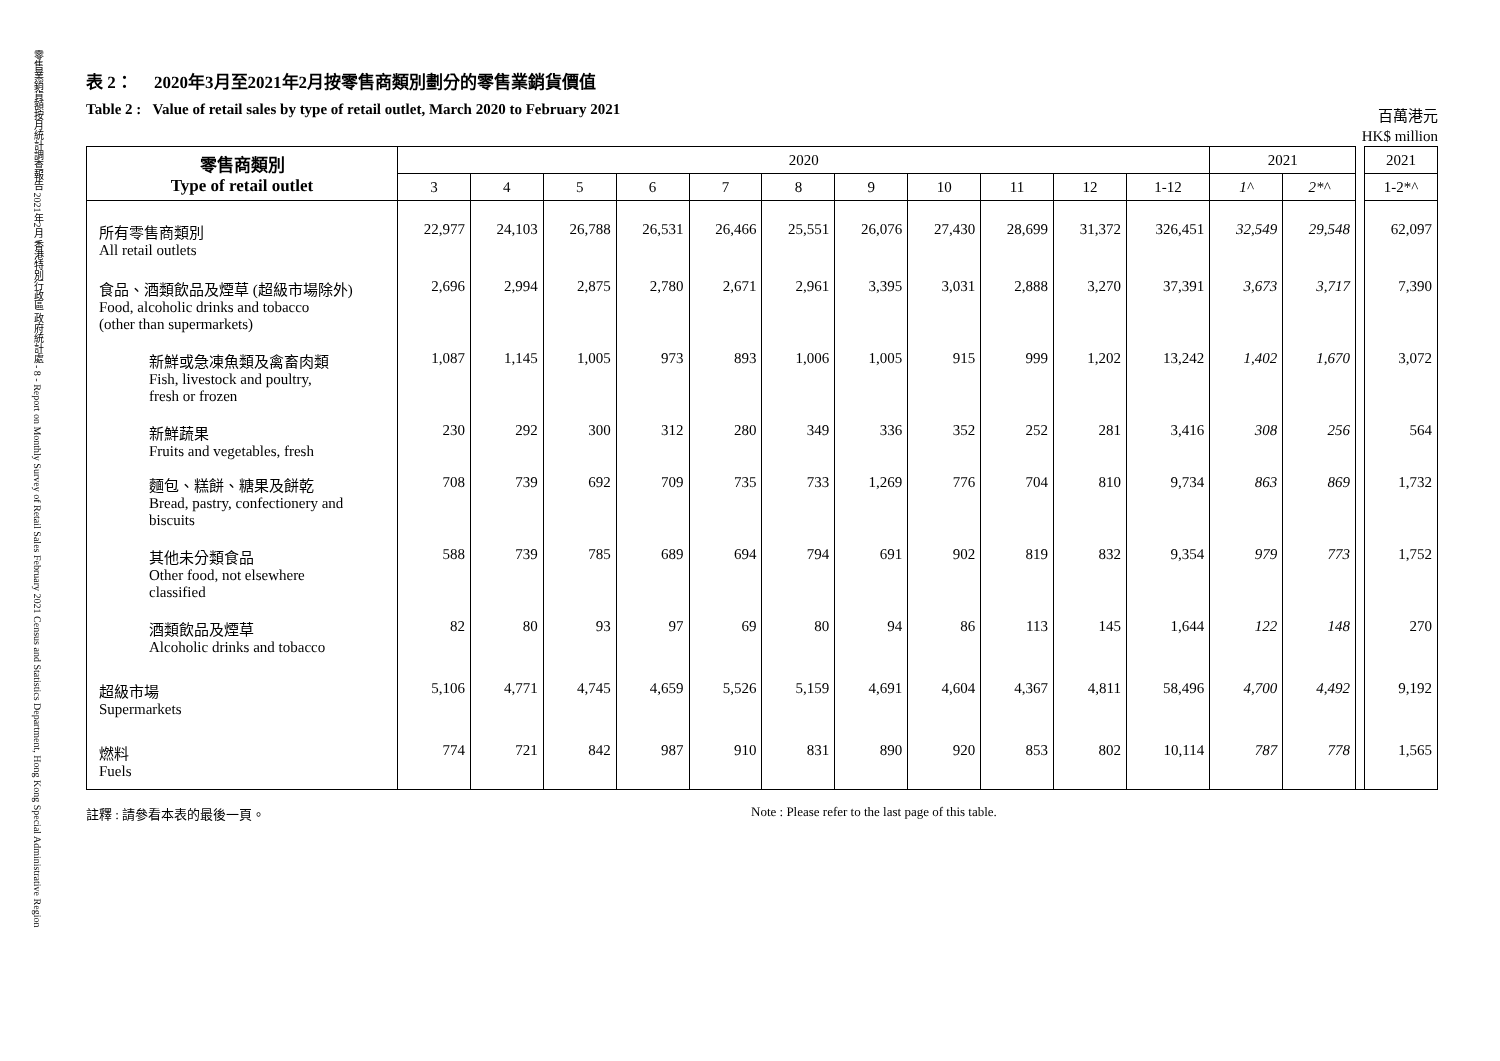零售業銷貨額按月統計調查報告 2021年2月 香港特別行政區 政府統計處 - 8 - Report on Monthly Survey of Retail Sales February 2021 Census and Statistics Department, Hong Kong Special Administrative Region
表 2： 2020年3月至2021年2月按零售商類別劃分的零售業銷貨價值
Table 2 : Value of retail sales by type of retail outlet, March 2020 to February 2021
百萬港元
HK$ million
| 零售商類別 Type of retail outlet | 2020 | | | | | | | | | | | 2021 | | | 2021 |
| --- | --- | --- | --- | --- | --- | --- | --- | --- | --- | --- | --- | --- | --- | --- | --- |
| | 3 | 4 | 5 | 6 | 7 | 8 | 9 | 10 | 11 | 12 | 1-12 | 1^ | 2*^ | | 1-2*^ |
| 所有零售商類別 All retail outlets | 22,977 | 24,103 | 26,788 | 26,531 | 26,466 | 25,551 | 26,076 | 27,430 | 28,699 | 31,372 | 326,451 | 32,549 | 29,548 | | 62,097 |
| 食品、酒類飲品及煙草 (超級市場除外) Food, alcoholic drinks and tobacco (other than supermarkets) | 2,696 | 2,994 | 2,875 | 2,780 | 2,671 | 2,961 | 3,395 | 3,031 | 2,888 | 3,270 | 37,391 | 3,673 | 3,717 | | 7,390 |
| 新鮮或急凍魚類及禽畜肉類 Fish, livestock and poultry, fresh or frozen | 1,087 | 1,145 | 1,005 | 973 | 893 | 1,006 | 1,005 | 915 | 999 | 1,202 | 13,242 | 1,402 | 1,670 | | 3,072 |
| 新鮮蔬果 Fruits and vegetables, fresh | 230 | 292 | 300 | 312 | 280 | 349 | 336 | 352 | 252 | 281 | 3,416 | 308 | 256 | | 564 |
| 麵包、糕餅、糖果及餅乾 Bread, pastry, confectionery and biscuits | 708 | 739 | 692 | 709 | 735 | 733 | 1,269 | 776 | 704 | 810 | 9,734 | 863 | 869 | | 1,732 |
| 其他未分類食品 Other food, not elsewhere classified | 588 | 739 | 785 | 689 | 694 | 794 | 691 | 902 | 819 | 832 | 9,354 | 979 | 773 | | 1,752 |
| 酒類飲品及煙草 Alcoholic drinks and tobacco | 82 | 80 | 93 | 97 | 69 | 80 | 94 | 86 | 113 | 145 | 1,644 | 122 | 148 | | 270 |
| 超級市場 Supermarkets | 5,106 | 4,771 | 4,745 | 4,659 | 5,526 | 5,159 | 4,691 | 4,604 | 4,367 | 4,811 | 58,496 | 4,700 | 4,492 | | 9,192 |
| 燃料 Fuels | 774 | 721 | 842 | 987 | 910 | 831 | 890 | 920 | 853 | 802 | 10,114 | 787 | 778 | | 1,565 |
註釋 : 請參看本表的最後一頁。 Note : Please refer to the last page of this table.